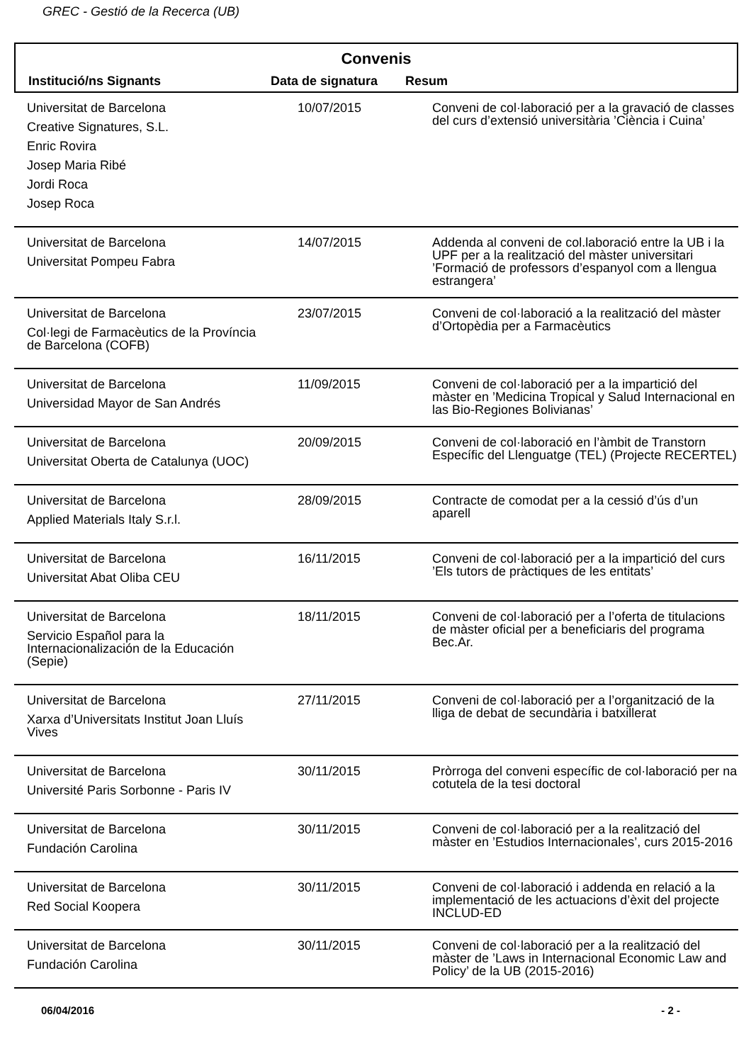GREC - Gestió de la Recerca (UB)
Convenis
| Institució/ns Signants | Data de signatura | Resum |
| --- | --- | --- |
| Universitat de Barcelona Creative Signatures, S.L. Enric Rovira Josep Maria Ribé Jordi Roca Josep Roca | 10/07/2015 | Conveni de col·laboració per a la gravació de classes del curs d’extensió universitària ’Ciència i Cuina’ |
| Universitat de Barcelona Universitat Pompeu Fabra | 14/07/2015 | Addenda al conveni de col.laboració entre la UB i la UPF per a la realització del màster universitari ’Formació de professors d’espanyol com a llengua estrangera’ |
| Universitat de Barcelona Col·legi de Farmacèutics de la Província de Barcelona (COFB) | 23/07/2015 | Conveni de col·laboració a la realització del màster d’Ortopèdia per a Farmacèutics |
| Universitat de Barcelona Universidad Mayor de San Andrés | 11/09/2015 | Conveni de col·laboració per a la impartició del màster en ’Medicina Tropical y Salud Internacional en las Bio-Regiones Bolivianas’ |
| Universitat de Barcelona Universitat Oberta de Catalunya (UOC) | 20/09/2015 | Conveni de col·laboració en l’àmbit de Transtorn Específic del Llenguatge (TEL) (Projecte RECERTEL) |
| Universitat de Barcelona Applied Materials Italy S.r.l. | 28/09/2015 | Contracte de comodat per a la cessió d’ús d’un aparell |
| Universitat de Barcelona Universitat Abat Oliba CEU | 16/11/2015 | Conveni de col·laboració per a la impartició del curs ’Els tutors de pràctiques de les entitats’ |
| Universitat de Barcelona Servicio Español para la Internacionalización de la Educación (Sepie) | 18/11/2015 | Conveni de col·laboració per a l’oferta de titulacions de màster oficial per a beneficiaris del programa Bec.Ar. |
| Universitat de Barcelona Xarxa d’Universitats Institut Joan Lluís Vives | 27/11/2015 | Conveni de col·laboració per a l’organització de la lliga de debat de secundària i batxillerat |
| Universitat de Barcelona Université Paris Sorbonne - Paris IV | 30/11/2015 | Pròrroga del conveni específic de col·laboració per na cotutela de la tesi doctoral |
| Universitat de Barcelona Fundación Carolina | 30/11/2015 | Conveni de col·laboració per a la realització del màster en ’Estudios Internacionales’, curs 2015-2016 |
| Universitat de Barcelona Red Social Koopera | 30/11/2015 | Conveni de col·laboració i addenda en relació a la implementació de les actuacions d’èxit del projecte INCLUD-ED |
| Universitat de Barcelona Fundación Carolina | 30/11/2015 | Conveni de col·laboració per a la realització del màster de ’Laws in Internacional Economic Law and Policy’ de la UB (2015-2016) |
06/04/2016 - 2 -